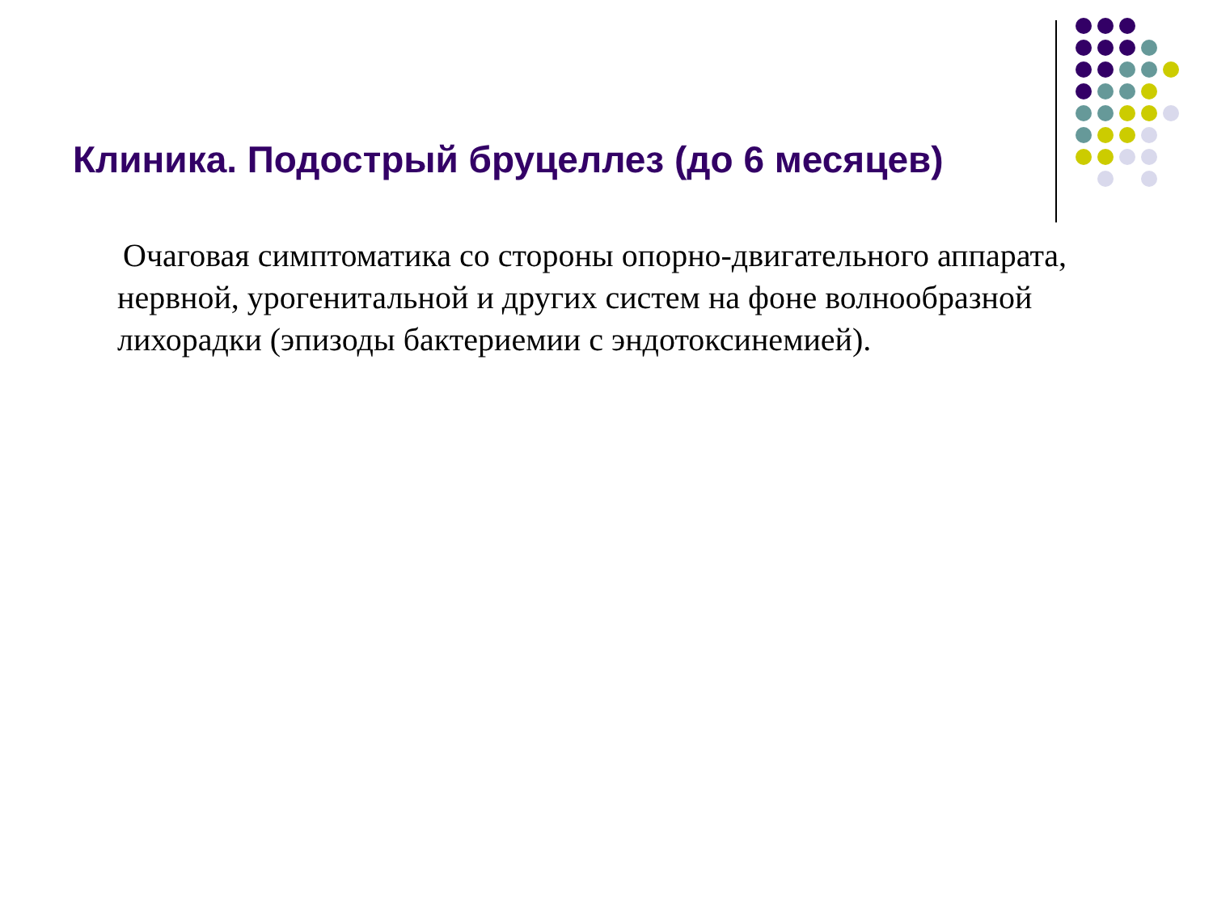Клиника. Подострый бруцеллез (до 6 месяцев)
Очаговая симптоматика со стороны опорно-двигательного аппарата, нервной, урогенитальной и других систем на фоне волнообразной лихорадки (эпизоды бактериемии с эндотоксинемией).